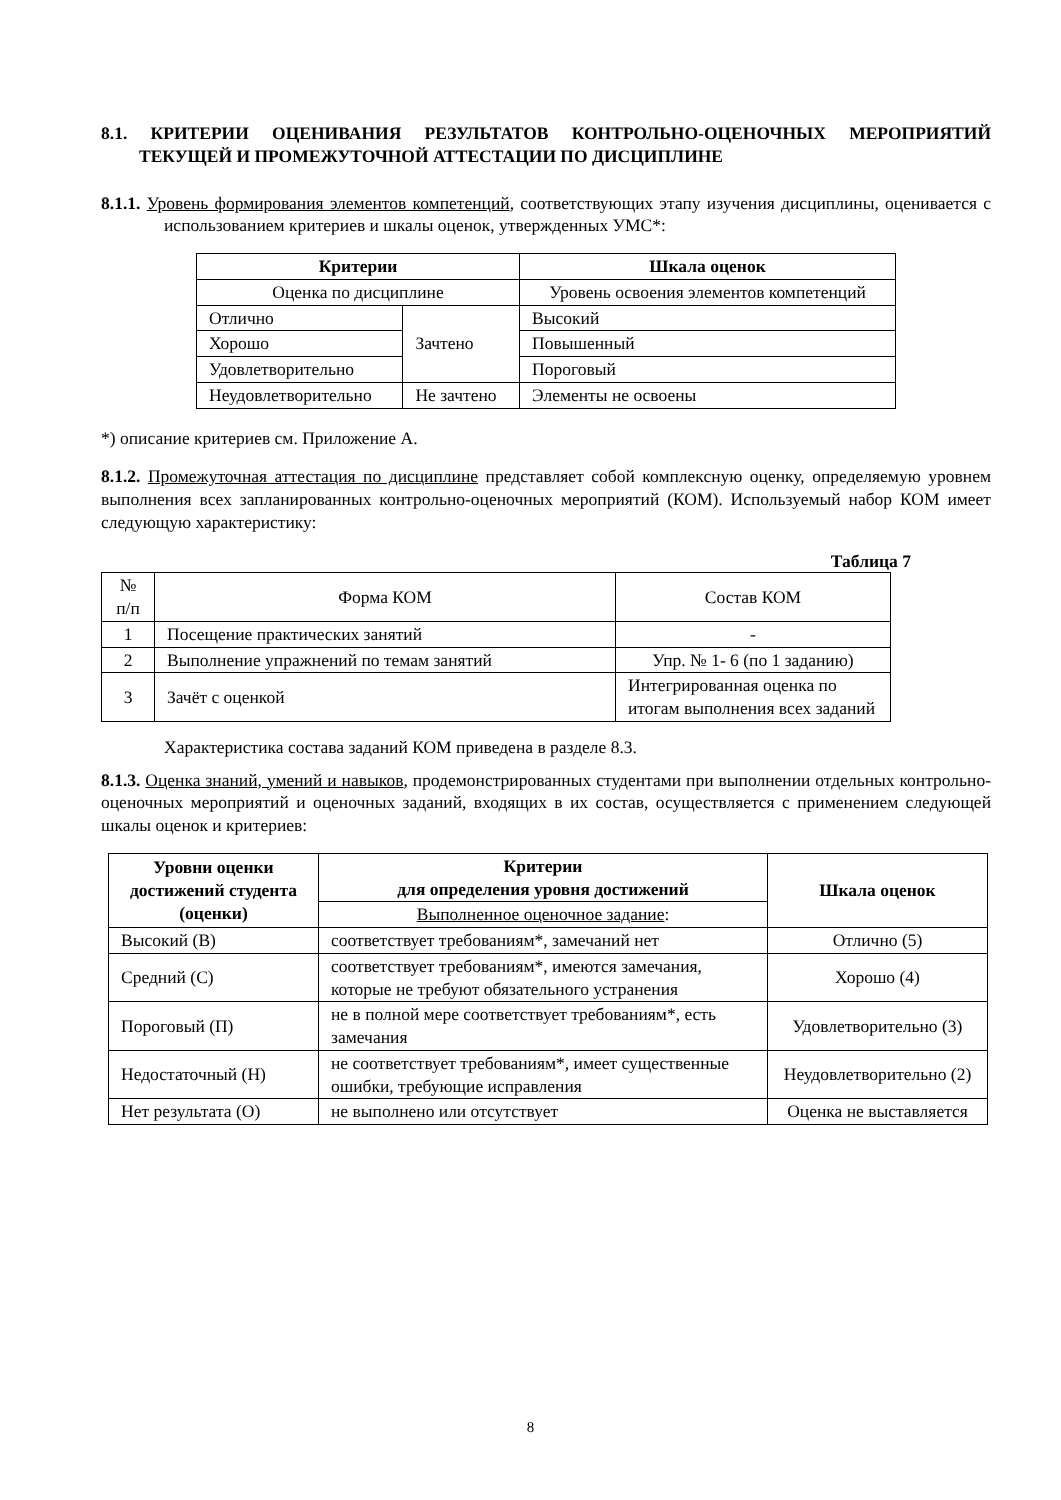8.1. КРИТЕРИИ ОЦЕНИВАНИЯ РЕЗУЛЬТАТОВ КОНТРОЛЬНО-ОЦЕНОЧНЫХ МЕРОПРИЯТИЙ ТЕКУЩЕЙ И ПРОМЕЖУТОЧНОЙ АТТЕСТАЦИИ ПО ДИСЦИПЛИНЕ
8.1.1. Уровень формирования элементов компетенций, соответствующих этапу изучения дисциплины, оценивается с использованием критериев и шкалы оценок, утвержденных УМС*:
| Критерии | | Шкала оценок |
| --- | --- | --- |
| Оценка по дисциплине | | Уровень освоения элементов компетенций |
| Отлично | Зачтено | Высокий |
| Хорошо | | Повышенный |
| Удовлетворительно | | Пороговый |
| Неудовлетворительно | Не зачтено | Элементы не освоены |
*) описание критериев см. Приложение А.
8.1.2. Промежуточная аттестация по дисциплине представляет собой комплексную оценку, определяемую уровнем выполнения всех запланированных контрольно-оценочных мероприятий (КОМ). Используемый набор КОМ имеет следующую характеристику:
Таблица 7
| № п/п | Форма КОМ | Состав КОМ |
| 1 | Посещение практических занятий | - |
| 2 | Выполнение упражнений по темам занятий | Упр. № 1- 6 (по 1 заданию) |
| 3 | Зачёт с оценкой | Интегрированная оценка по итогам выполнения всех заданий |
Характеристика состава заданий КОМ приведена в разделе 8.3.
8.1.3. Оценка знаний, умений и навыков, продемонстрированных студентами при выполнении отдельных контрольно-оценочных мероприятий и оценочных заданий, входящих в их состав, осуществляется с применением следующей шкалы оценок и критериев:
| Уровни оценки достижений студента (оценки) | Критерии для определения уровня достижений | Шкала оценок |
| --- | --- | --- |
| | Выполненное оценочное задание : | |
| Высокий (В) | соответствует требованиям*, замечаний нет | Отлично (5) |
| Средний (С) | соответствует требованиям*, имеются замечания, которые не требуют обязательного устранения | Хорошо (4) |
| Пороговый (П) | не в полной мере соответствует требованиям*, есть замечания | Удовлетворительно (3) |
| Недостаточный (Н) | не соответствует требованиям*, имеет существенные ошибки, требующие исправления | Неудовлетворительно (2) |
| Нет результата (О) | не выполнено или отсутствует | Оценка не выставляется |
8